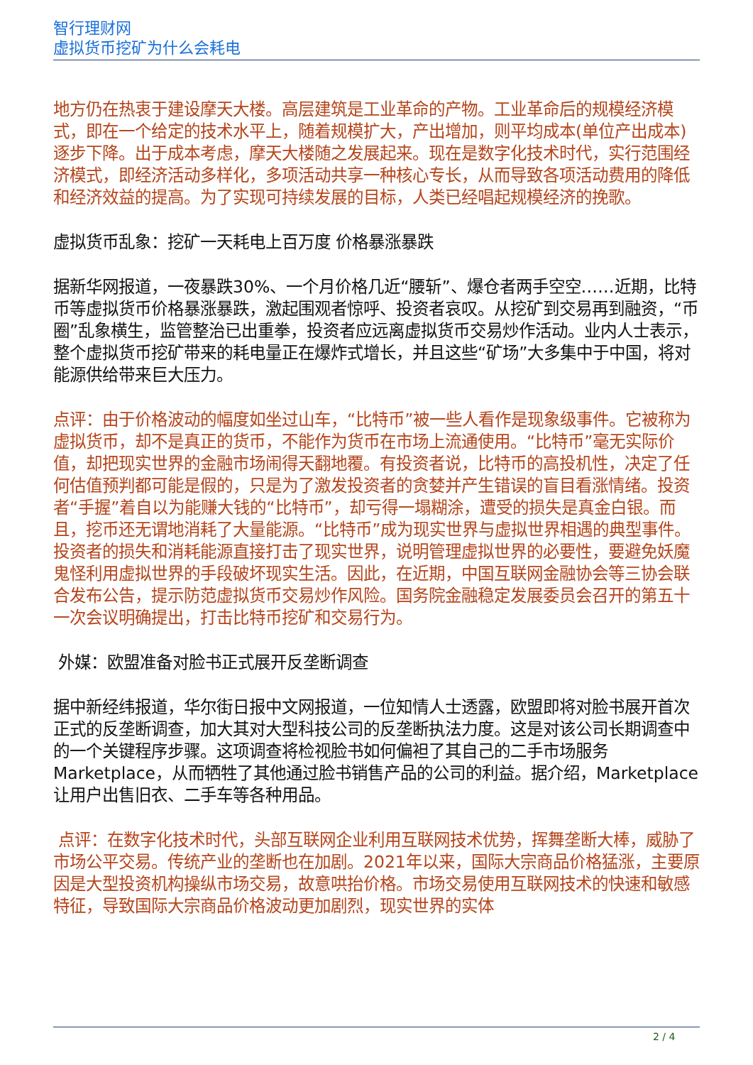智行理财网
虚拟货币挖矿为什么会耗电
地方仍在热衷于建设摩天大楼。高层建筑是工业革命的产物。工业革命后的规模经济模式，即在一个给定的技术水平上，随着规模扩大，产出增加，则平均成本(单位产出成本)逐步下降。出于成本考虑，摩天大楼随之发展起来。现在是数字化技术时代，实行范围经济模式，即经济活动多样化，多项活动共享一种核心专长，从而导致各项活动费用的降低和经济效益的提高。为了实现可持续发展的目标，人类已经唱起规模经济的挽歌。
虚拟货币乱象：挖矿一天耗电上百万度 价格暴涨暴跌
据新华网报道，一夜暴跌30%、一个月价格几近“腰斩”、爆仓者两手空空……近期，比特币等虚拟货币价格暴涨暴跌，激起围观者惊呼、投资者哀叹。从挖矿到交易再到融资，“币圈”乱象横生，监管整治已出重拳，投资者应远离虚拟货币交易炒作活动。业内人士表示，整个虚拟货币挖矿带来的耗电量正在爆炸式增长，并且这些“矿场”大多集中于中国，将对能源供给带来巨大压力。
点评：由于价格波动的幅度如坐过山车，“比特币”被一些人看作是现象级事件。它被称为虚拟货币，却不是真正的货币，不能作为货币在市场上流通使用。“比特币”毫无实际价值，却把现实世界的金融市场闹得天翻地覆。有投资者说，比特币的高投机性，决定了任何估值预判都可能是假的，只是为了激发投资者的贪婪并产生错误的盲目看涨情绪。投资者“手握”着自以为能赚大钱的“比特币”，却亏得一塌糊涂，遭受的损失是真金白银。而且，挖币还无谓地消耗了大量能源。“比特币”成为现实世界与虚拟世界相遇的典型事件。投资者的损失和消耗能源直接打击了现实世界，说明管理虚拟世界的必要性，要避免妖魔鬼怪利用虚拟世界的手段破坏现实生活。因此，在近期，中国互联网金融协会等三协会联合发布公告，提示防范虚拟货币交易炒作风险。国务院金融稳定发展委员会召开的第五十一次会议明确提出，打击比特币挖矿和交易行为。
外媒：欧盟准备对脸书正式展开反垄断调查
据中新经纬报道，华尔街日报中文网报道，一位知情人士透露，欧盟即将对脸书展开首次正式的反垄断调查，加大其对大型科技公司的反垄断执法力度。这是对该公司长期调查中的一个关键程序步骤。这项调查将检视脸书如何偏袒了其自己的二手市场服务Marketplace，从而牺牲了其他通过脸书销售产品的公司的利益。据介绍，Marketplace让用户出售旧衣、二手车等各种用品。
点评：在数字化技术时代，头部互联网企业利用互联网技术优势，挥舞垄断大棒，威胁了市场公平交易。传统产业的垄断也在加剧。2021年以来，国际大宗商品价格猛涨，主要原因是大型投资机构操纵市场交易，故意哄抬价格。市场交易使用互联网技术的快速和敏感特征，导致国际大宗商品价格波动更加剧烈，现实世界的实体
2 / 4